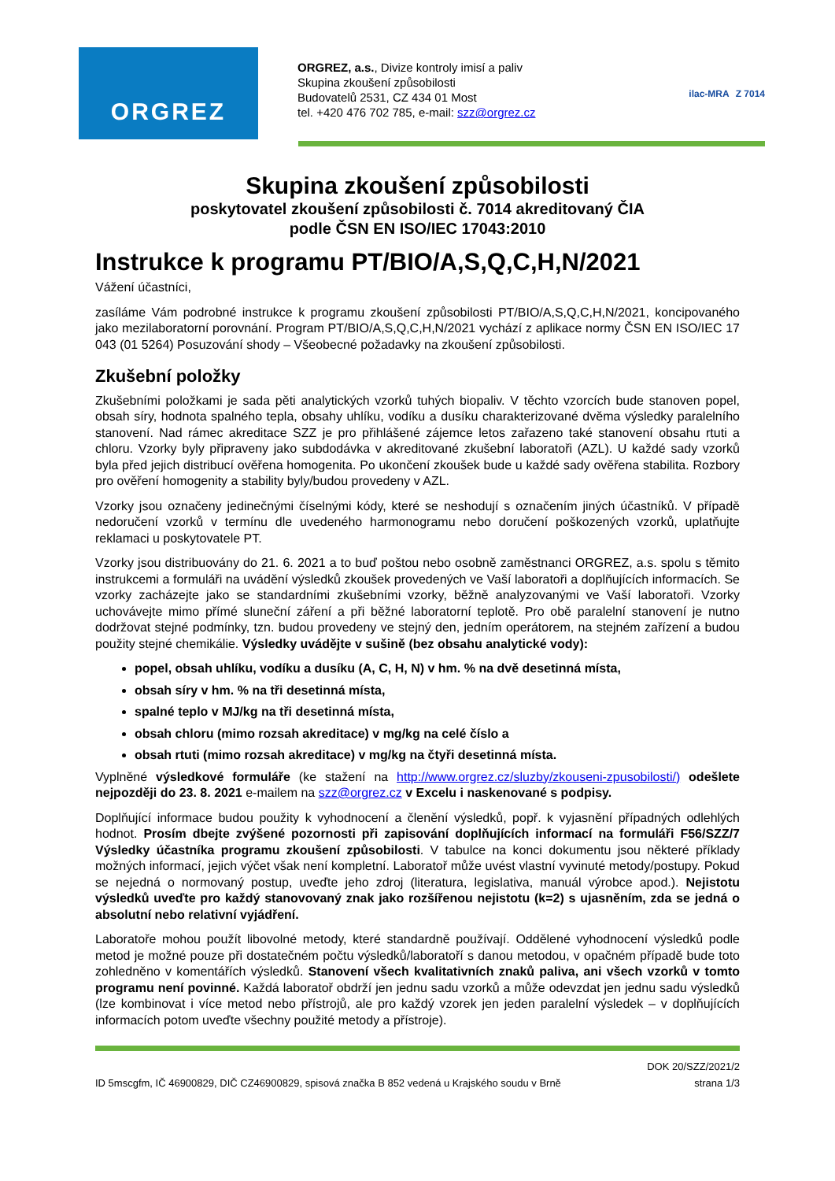ORGREZ
ORGREZ, a.s., Divize kontroly imisí a paliv
Skupina zkoušení způsobilosti
Budovatelů 2531, CZ 434 01 Most
tel. +420 476 702 785, e-mail: szz@orgrez.cz
ilac-MRA Z 7014
Skupina zkoušení způsobilosti
poskytovatel zkoušení způsobilosti č. 7014 akreditovaný ČIA
podle ČSN EN ISO/IEC 17043:2010
Instrukce k programu PT/BIO/A,S,Q,C,H,N/2021
Vážení účastníci,
zasíláme Vám podrobné instrukce k programu zkoušení způsobilosti PT/BIO/A,S,Q,C,H,N/2021, koncipovaného jako mezilaboratorní porovnání. Program PT/BIO/A,S,Q,C,H,N/2021 vychází z aplikace normy ČSN EN ISO/IEC 17 043 (01 5264) Posuzování shody – Všeobecné požadavky na zkoušení způsobilosti.
Zkušební položky
Zkušebními položkami je sada pěti analytických vzorků tuhých biopaliv. V těchto vzorcích bude stanoven popel, obsah síry, hodnota spalného tepla, obsahy uhlíku, vodíku a dusíku charakterizované dvěma výsledky paralelního stanovení. Nad rámec akreditace SZZ je pro přihlášené zájemce letos zařazeno také stanovení obsahu rtuti a chloru. Vzorky byly připraveny jako subdodávka v akreditované zkušební laboratoři (AZL). U každé sady vzorků byla před jejich distribucí ověřena homogenita. Po ukončení zkoušek bude u každé sady ověřena stabilita. Rozbory pro ověření homogenity a stability byly/budou provedeny v AZL.
Vzorky jsou označeny jedinečnými číselnými kódy, které se neshodují s označením jiných účastníků. V případě nedoručení vzorků v termínu dle uvedeného harmonogramu nebo doručení poškozených vzorků, uplatňujte reklamaci u poskytovatele PT.
Vzorky jsou distribuovány do 21. 6. 2021 a to buď poštou nebo osobně zaměstnanci ORGREZ, a.s. spolu s těmito instrukcemi a formuláři na uvádění výsledků zkoušek provedených ve Vaší laboratoři a doplňujících informacích. Se vzorky zacházejte jako se standardními zkušebními vzorky, běžně analyzovanými ve Vaší laboratoři. Vzorky uchovávejte mimo přímé sluneční záření a při běžné laboratorní teplotě. Pro obě paralelní stanovení je nutno dodržovat stejné podmínky, tzn. budou provedeny ve stejný den, jedním operátorem, na stejném zařízení a budou použity stejné chemikálie. Výsledky uvádějte v sušině (bez obsahu analytické vody):
popel, obsah uhlíku, vodíku a dusíku (A, C, H, N) v hm. % na dvě desetinná místa,
obsah síry v hm. % na tři desetinná místa,
spalné teplo v MJ/kg na tři desetinná místa,
obsah chloru (mimo rozsah akreditace) v mg/kg na celé číslo a
obsah rtuti (mimo rozsah akreditace) v mg/kg na čtyři desetinná místa.
Vyplněné výsledkové formuláře (ke stažení na http://www.orgrez.cz/sluzby/zkouseni-zpusobilosti/) odešlete nejpozději do 23. 8. 2021 e-mailem na szz@orgrez.cz v Excelu i naskenované s podpisy.
Doplňující informace budou použity k vyhodnocení a členění výsledků, popř. k vyjasnění případných odlehlých hodnot. Prosím dbejte zvýšené pozornosti při zapisování doplňujících informací na formuláři F56/SZZ/7 Výsledky účastníka programu zkoušení způsobilosti. V tabulce na konci dokumentu jsou některé příklady možných informací, jejich výčet však není kompletní. Laboratoř může uvést vlastní vyvinuté metody/postupy. Pokud se nejedná o normovaný postup, uveďte jeho zdroj (literatura, legislativa, manuál výrobce apod.). Nejistotu výsledků uveďte pro každý stanovovaný znak jako rozšířenou nejistotu (k=2) s ujasněním, zda se jedná o absolutní nebo relativní vyjádření.
Laboratoře mohou použít libovolné metody, které standardně používají. Oddělené vyhodnocení výsledků podle metod je možné pouze při dostatečném počtu výsledků/laboratoří s danou metodou, v opačném případě bude toto zohledněno v komentářích výsledků. Stanovení všech kvalitativních znaků paliva, ani všech vzorků v tomto programu není povinné. Každá laboratoř obdrží jen jednu sadu vzorků a může odevzdat jen jednu sadu výsledků (lze kombinovat i více metod nebo přístrojů, ale pro každý vzorek jen jeden paralelní výsledek – v doplňujících informacích potom uveďte všechny použité metody a přístroje).
ID 5mscgfm, IČ 46900829, DIČ CZ46900829, spisová značka B 852 vedená u Krajského soudu v Brně DOK 20/SZZ/2021/2
strana 1/3